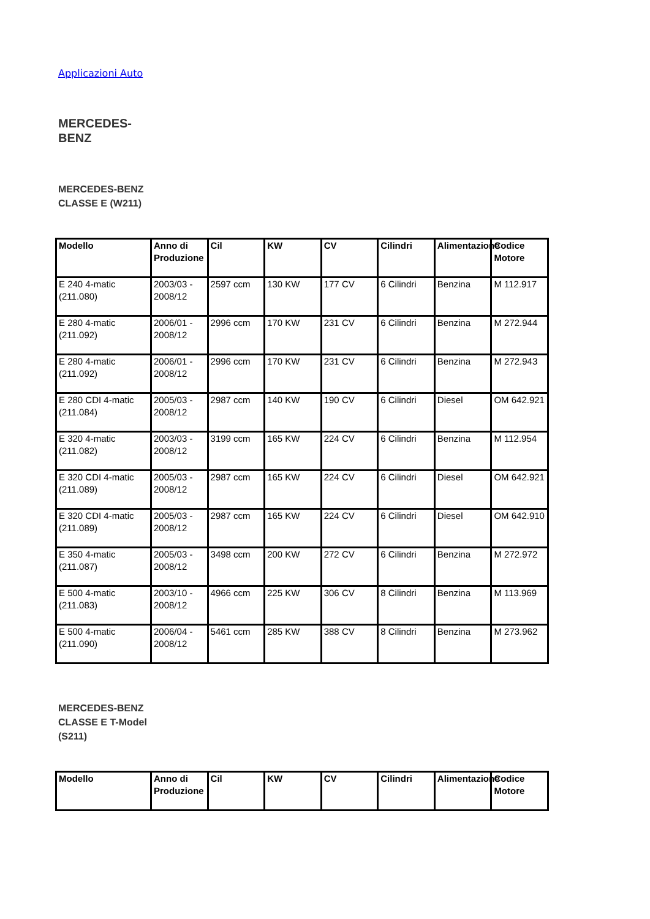Applicazioni Auto
MERCEDES-BENZ
MERCEDES-BENZ CLASSE E (W211)
| Modello | Anno di Produzione | Cil | KW | CV | Cilindri | Alimentazione | Codice Motore |
| --- | --- | --- | --- | --- | --- | --- | --- |
| E 240 4-matic (211.080) | 2003/03 - 2008/12 | 2597 ccm | 130 KW | 177 CV | 6 Cilindri | Benzina | M 112.917 |
| E 280 4-matic (211.092) | 2006/01 - 2008/12 | 2996 ccm | 170 KW | 231 CV | 6 Cilindri | Benzina | M 272.944 |
| E 280 4-matic (211.092) | 2006/01 - 2008/12 | 2996 ccm | 170 KW | 231 CV | 6 Cilindri | Benzina | M 272.943 |
| E 280 CDI 4-matic (211.084) | 2005/03 - 2008/12 | 2987 ccm | 140 KW | 190 CV | 6 Cilindri | Diesel | OM 642.921 |
| E 320 4-matic (211.082) | 2003/03 - 2008/12 | 3199 ccm | 165 KW | 224 CV | 6 Cilindri | Benzina | M 112.954 |
| E 320 CDI 4-matic (211.089) | 2005/03 - 2008/12 | 2987 ccm | 165 KW | 224 CV | 6 Cilindri | Diesel | OM 642.921 |
| E 320 CDI 4-matic (211.089) | 2005/03 - 2008/12 | 2987 ccm | 165 KW | 224 CV | 6 Cilindri | Diesel | OM 642.910 |
| E 350 4-matic (211.087) | 2005/03 - 2008/12 | 3498 ccm | 200 KW | 272 CV | 6 Cilindri | Benzina | M 272.972 |
| E 500 4-matic (211.083) | 2003/10 - 2008/12 | 4966 ccm | 225 KW | 306 CV | 8 Cilindri | Benzina | M 113.969 |
| E 500 4-matic (211.090) | 2006/04 - 2008/12 | 5461 ccm | 285 KW | 388 CV | 8 Cilindri | Benzina | M 273.962 |
MERCEDES-BENZ CLASSE E T-Model (S211)
| Modello | Anno di Produzione | Cil | KW | CV | Cilindri | Alimentazione | Codice Motore |
| --- | --- | --- | --- | --- | --- | --- | --- |